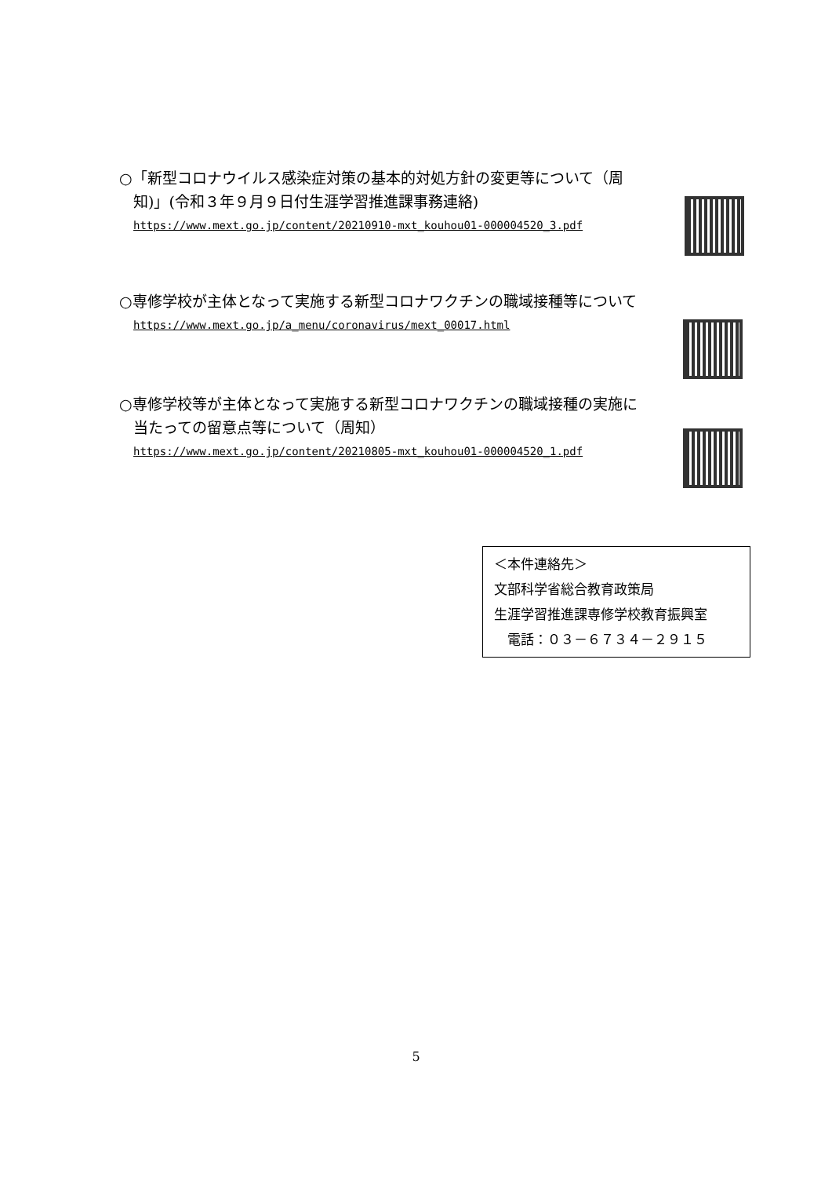○「新型コロナウイルス感染症対策の基本的対処方針の変更等について（周
知)」(令和３年９月９日付生涯学習推進課事務連絡)
https://www.mext.go.jp/content/20210910-mxt_kouhou01-000004520_3.pdf
○専修学校が主体となって実施する新型コロナワクチンの職域接種等について
https://www.mext.go.jp/a_menu/coronavirus/mext_00017.html
○専修学校等が主体となって実施する新型コロナワクチンの職域接種の実施に
当たっての留意点等について（周知）
https://www.mext.go.jp/content/20210805-mxt_kouhou01-000004520_1.pdf
＜本件連絡先＞
文部科学省総合教育政策局
生涯学習推進課専修学校教育振興室
　電話：０３－６７３４－２９１５
5